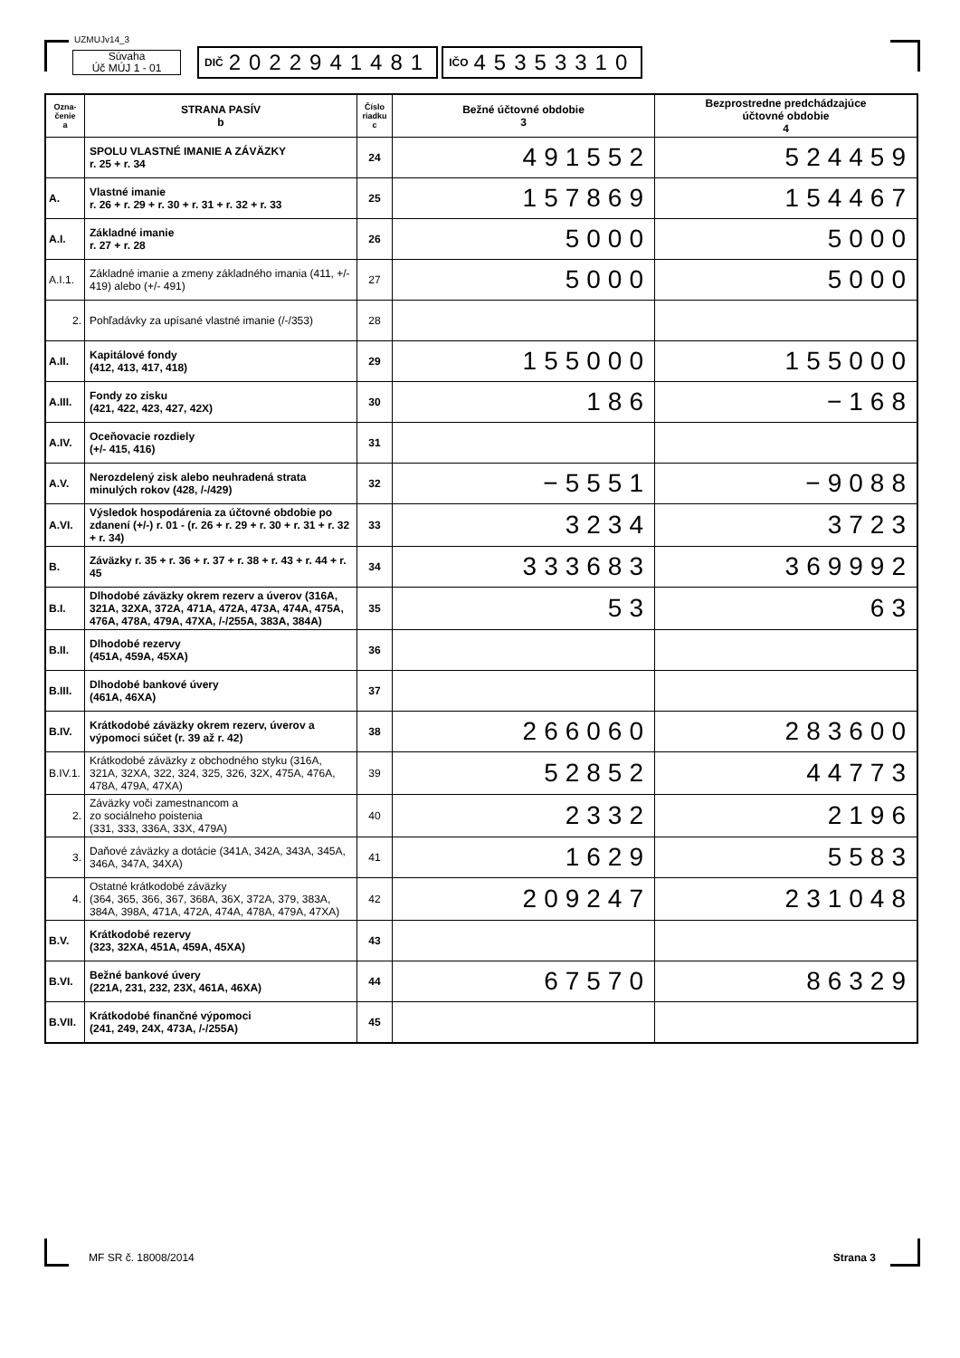UZMUJv14_3
Súvaha
Úč MÚJ 1 - 01
DIČ 2022941481
IČO 45353310
| Ozna- čenie a | STRANA PASÍV b | Číslo riadku c | Bežné účtovné obdobie 3 | Bezprostredne predchádzajúce účtovné obdobie 4 |
| --- | --- | --- | --- | --- |
| | SPOLU VLASTNÉ IMANIE A ZÁVÄZKY r. 25 + r. 34 | 24 | 491552 | 524459 |
| A. | Vlastné imanie r. 26 + r. 29 + r. 30 + r. 31 + r. 32 + r. 33 | 25 | 157869 | 154467 |
| A.I. | Základné imanie r. 27 + r. 28 | 26 | 5000 | 5000 |
| A.I.1. | Základné imanie a zmeny základného imania (411, +/- 419) alebo (+/- 491) | 27 | 5000 | 5000 |
| 2. | Pohľadávky za upísané vlastné imanie (/-/353) | 28 | | |
| A.II. | Kapitálové fondy (412, 413, 417, 418) | 29 | 155000 | 155000 |
| A.III. | Fondy zo zisku (421, 422, 423, 427, 42X) | 30 | 186 | −168 |
| A.IV. | Oceňovacie rozdiely (+/- 415, 416) | 31 | | |
| A.V. | Nerozdelený zisk alebo neuhradená strata minulých rokov (428, /-/429) | 32 | −5551 | −9088 |
| A.VI. | Výsledok hospodárenia za účtovné obdobie po zdanení (+/-) r. 01 - (r. 26 + r. 29 + r. 30 + r. 31 + r. 32 + r. 34) | 33 | 3234 | 3723 |
| B. | Záväzky r. 35 + r. 36 + r. 37 + r. 38 + r. 43 + r. 44 + r. 45 | 34 | 333683 | 369992 |
| B.I. | Dlhodobé záväzky okrem rezerv a úverov (316A, 321A, 32XA, 372A, 471A, 472A, 473A, 474A, 475A, 476A, 478A, 479A, 47XA, /-/255A, 383A, 384A) | 35 | 53 | 63 |
| B.II. | Dlhodobé rezervy (451A, 459A, 45XA) | 36 | | |
| B.III. | Dlhodobé bankové úvery (461A, 46XA) | 37 | | |
| B.IV. | Krátkodobé záväzky okrem rezerv, úverov a výpomoci súčet (r. 39 až r. 42) | 38 | 266060 | 283600 |
| B.IV.1. | Krátkodobé záväzky z obchodného styku (316A, 321A, 32XA, 322, 324, 325, 326, 32X, 475A, 476A, 478A, 479A, 47XA) | 39 | 52852 | 44773 |
| 2. | Záväzky voči zamestnancom a zo sociálneho poistenia (331, 333, 336A, 33X, 479A) | 40 | 2332 | 2196 |
| 3. | Daňové záväzky a dotácie (341A, 342A, 343A, 345A, 346A, 347A, 34XA) | 41 | 1629 | 5583 |
| 4. | Ostatné krátkodobé záväzky (364, 365, 366, 367, 368A, 36X, 372A, 379, 383A, 384A, 398A, 471A, 472A, 474A, 478A, 479A, 47XA) | 42 | 209247 | 231048 |
| B.V. | Krátkodobé rezervy (323, 32XA, 451A, 459A, 45XA) | 43 | | |
| B.VI. | Bežné bankové úvery (221A, 231, 232, 23X, 461A, 46XA) | 44 | 67570 | 86329 |
| B.VII. | Krátkodobé finančné výpomoci (241, 249, 24X, 473A, /-/255A) | 45 | | |
MF SR č. 18008/2014 Strana 3